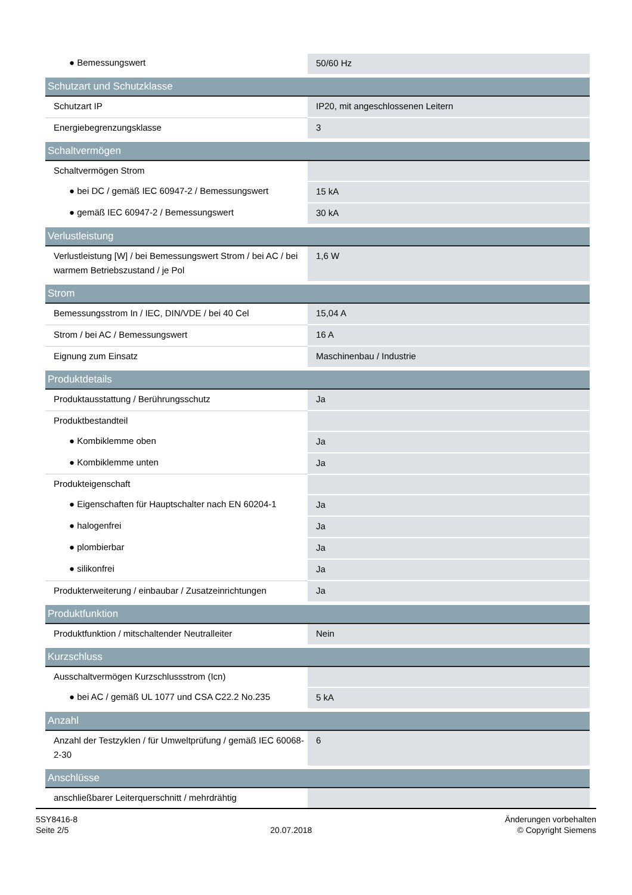| ● Bemessungswert | 50/60 Hz |
| Schutzart und Schutzklasse | |
| Schutzart IP | IP20, mit angeschlossenen Leitern |
| Energiebegrenzungsklasse | 3 |
| Schaltvermögen | |
| Schaltvermögen Strom | |
| ● bei DC / gemäß IEC 60947-2 / Bemessungswert | 15 kA |
| ● gemäß IEC 60947-2 / Bemessungswert | 30 kA |
| Verlustleistung | |
| Verlustleistung [W] / bei Bemessungswert Strom / bei AC / bei warmem Betriebszustand / je Pol | 1,6 W |
| Strom | |
| Bemessungsstrom In / IEC, DIN/VDE / bei 40 Cel | 15,04 A |
| Strom / bei AC / Bemessungswert | 16 A |
| Eignung zum Einsatz | Maschinenbau / Industrie |
| Produktdetails | |
| Produktausstattung / Berührungsschutz | Ja |
| Produktbestandteil | |
| ● Kombiklemme oben | Ja |
| ● Kombiklemme unten | Ja |
| Produkteigenschaft | |
| ● Eigenschaften für Hauptschalter nach EN 60204-1 | Ja |
| ● halogenfrei | Ja |
| ● plombierbar | Ja |
| ● silikonfrei | Ja |
| Produkterweiterung / einbaubar / Zusatzeinrichtungen | Ja |
| Produktfunktion | |
| Produktfunktion / mitschaltender Neutralleiter | Nein |
| Kurzschluss | |
| Ausschaltvermögen Kurzschlussstrom (Icn) | |
| ● bei AC / gemäß UL 1077 und CSA C22.2 No.235 | 5 kA |
| Anzahl | |
| Anzahl der Testzyklen / für Umweltprüfung / gemäß IEC 60068-2-30 | 6 |
| Anschlüsse | |
| anschließbarer Leiterquerschnitt / mehrdrähtig | |
5SY8416-8
Seite 2/5
20.07.2018
Änderungen vorbehalten
© Copyright Siemens